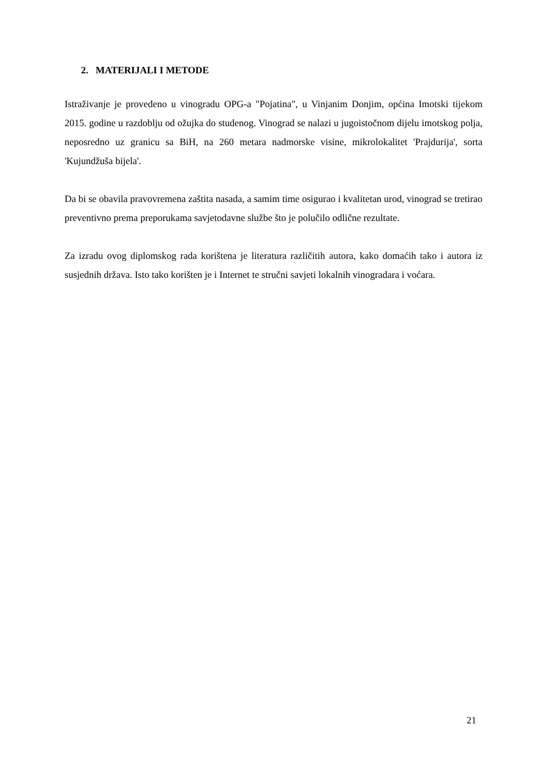2. MATERIJALI I METODE
Istraživanje je provedeno u vinogradu OPG-a "Pojatina", u Vinjanim Donjim, općina Imotski tijekom 2015. godine u razdoblju od ožujka do studenog. Vinograd se nalazi u jugoistočnom dijelu imotskog polja, neposredno uz granicu sa BiH, na 260 metara nadmorske visine, mikrolokalitet 'Prajdurija', sorta 'Kujundžuša bijela'.
Da bi se obavila pravovremena zaštita nasada, a samim time osigurao i kvalitetan urod, vinograd se tretirao preventivno prema preporukama savjetodavne službe što je polučilo odlične rezultate.
Za izradu ovog diplomskog rada korištena je literatura različitih autora, kako domaćih tako i autora iz susjednih država. Isto tako korišten je i Internet te stručni savjeti lokalnih vinogradara i voćara.
21